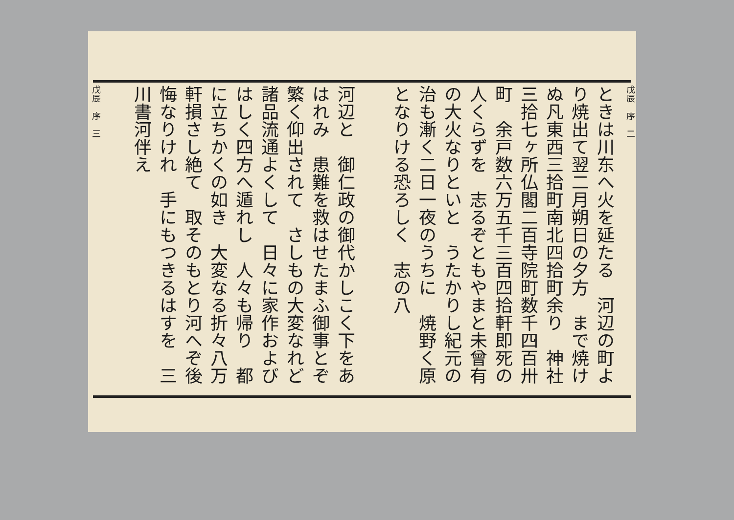河辺と　御仁政の御代かしこく下をあはれみ　患難を救はせたまふ御事とぞ　繁く仰出されて　さしもの大変なれど　諸品流通よくして　日々に家作およびはしく四方へ遁れし　人々も帰り　都に立ちかくの如き　大変なる折々八万軒損さし絶て　取そのもとり河へぞ後悔なりけれ　手にもつきるはすを　三川書河伴え
戊辰　序　三
戊辰　序　二
ときは川东へ火を延たる　河辺の町より焼出て翌二月朔日の夕方　まで焼けぬ凡東西三拾町南北四拾町余り　神社三拾七ヶ所仏閣二百寺院町数千四百卅町　余戸数六万五千三百四拾軒即死の人くらずを　志るぞともやまと未曾有の大火なりといと　うたかりし紀元の治も漸く二日一夜のうちに　焼野く原となりける恐ろしく　志の八